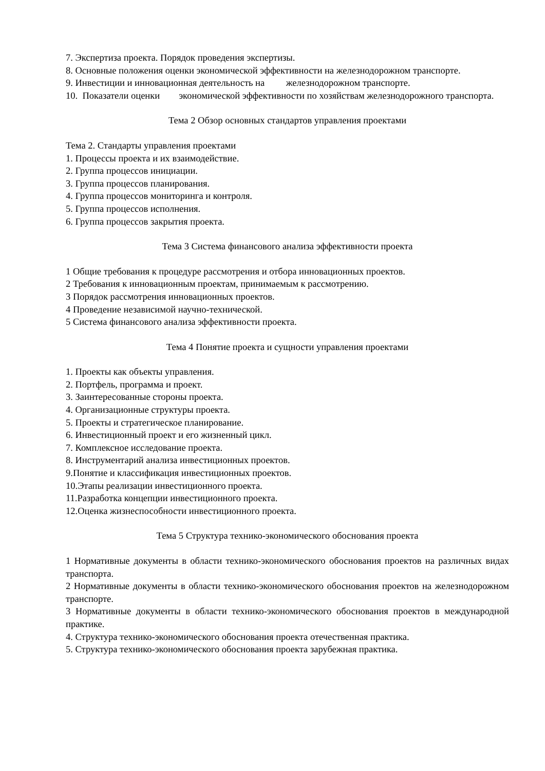7. Экспертиза проекта. Порядок проведения экспертизы.
8. Основные положения оценки экономической эффективности на железнодорожном транс­порте.
9. Инвестиции и инновационная деятельность на железнодорожном транспорте.
10. Показатели оценки экономической эффективности по хозяйствам железнодорожного транспорта.
Тема 2 Обзор основных стандартов управления проектами
Тема 2. Стандарты управления проектами
1. Процессы проекта и их взаимодействие.
2. Группа процессов инициации.
3. Группа процессов планирования.
4. Группа процессов мониторинга и контроля.
5. Группа процессов исполнения.
6. Группа процессов закрытия проекта.
Тема 3 Система финансового анализа эффективности проекта
1 Общие требования к процедуре рассмотрения и отбора инновационных проектов.
2 Требования к инновационным проектам, принимаемым к рассмотрению.
3 Порядок рассмотрения инновационных проектов.
4 Проведение независимой научно-технической.
5 Система финансового анализа эффективности проекта.
Тема 4 Понятие проекта и сущности управления проектами
1. Проекты как объекты управления.
2. Портфель, программа и проект.
3. Заинтересованные стороны проекта.
4. Организационные структуры проекта.
5. Проекты и стратегическое планирование.
6. Инвестиционный проект и его жизненный цикл.
7. Комплексное исследование проекта.
8. Инструментарий анализа инвестиционных проектов.
9.Понятие и классификация инвестиционных проектов.
10.Этапы реализации инвестиционного проекта.
11.Разработка концепции инвестиционного проекта.
12.Оценка жизнеспособности инвестиционного проекта.
Тема 5 Структура технико-экономического обоснования проекта
1 Нормативные документы в области технико-экономического обоснования проектов на раз­личных видах транспорта.
2 Нормативные документы в области технико-экономического обоснования проектов на же­лезнодорожном транспорте.
3 Нормативные документы в области технико-экономического обоснования проектов в меж­дународной практике.
4. Структура технико-экономического обоснования проекта отечественная практика.
5. Структура технико-экономического обоснования проекта зарубежная практика.